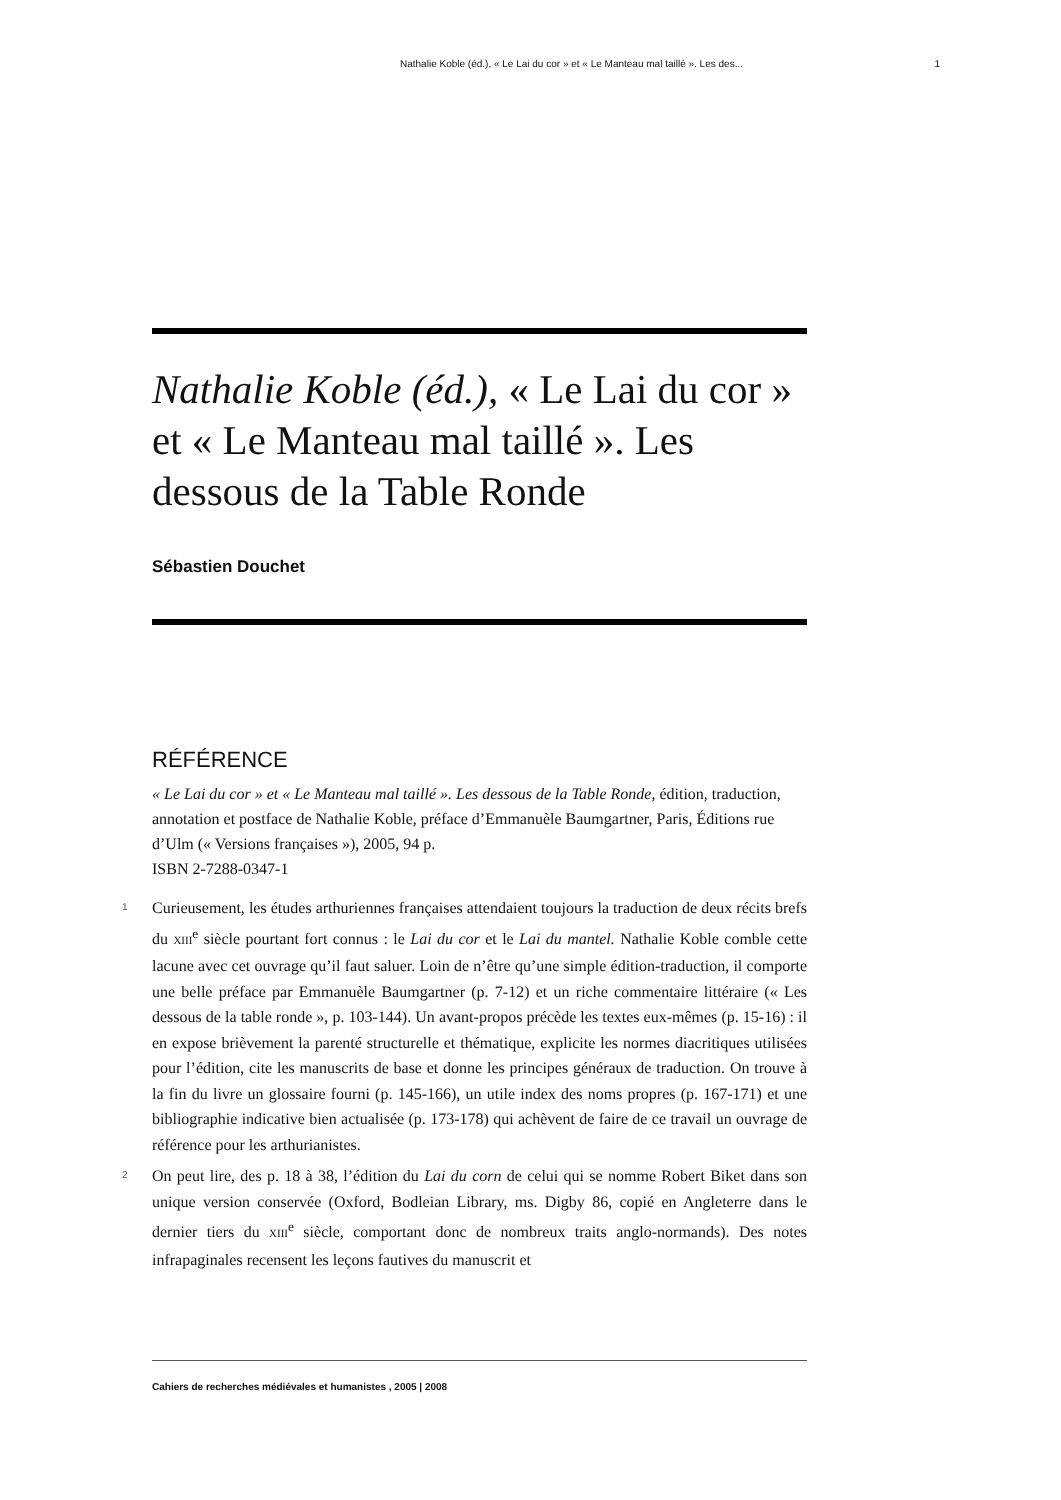Nathalie Koble (éd.), « Le Lai du cor » et « Le Manteau mal taillé ». Les des... 1
Nathalie Koble (éd.), « Le Lai du cor » et « Le Manteau mal taillé ». Les dessous de la Table Ronde
Sébastien Douchet
RÉFÉRENCE
« Le Lai du cor » et « Le Manteau mal taillé ». Les dessous de la Table Ronde, édition, traduction, annotation et postface de Nathalie Koble, préface d’Emmanuèle Baumgartner, Paris, Éditions rue d’Ulm (« Versions françaises »), 2005, 94 p.
ISBN 2-7288-0347-1
1 Curieusement, les études arthuriennes françaises attendaient toujours la traduction de deux récits brefs du XIII<sup>e</sup> siècle pourtant fort connus : le Lai du cor et le Lai du mantel. Nathalie Koble comble cette lacune avec cet ouvrage qu’il faut saluer. Loin de n’être qu’une simple édition-traduction, il comporte une belle préface par Emmanuèle Baumgartner (p. 7-12) et un riche commentaire littéraire (« Les dessous de la table ronde », p. 103-144). Un avant-propos précède les textes eux-mêmes (p. 15-16) : il en expose brièvement la parenté structurelle et thématique, explicite les normes diacritiques utilisées pour l’édition, cite les manuscrits de base et donne les principes généraux de traduction. On trouve à la fin du livre un glossaire fourni (p. 145-166), un utile index des noms propres (p. 167-171) et une bibliographie indicative bien actualisée (p. 173-178) qui achèvent de faire de ce travail un ouvrage de référence pour les arthurianistes.
2 On peut lire, des p. 18 à 38, l’édition du Lai du corn de celui qui se nomme Robert Biket dans son unique version conservée (Oxford, Bodleian Library, ms. Digby 86, copié en Angleterre dans le dernier tiers du XIII<sup>e</sup> siècle, comportant donc de nombreux traits anglo-normands). Des notes infrapaginales recensent les leçons fautives du manuscrit et
Cahiers de recherches médiévales et humanistes , 2005 | 2008